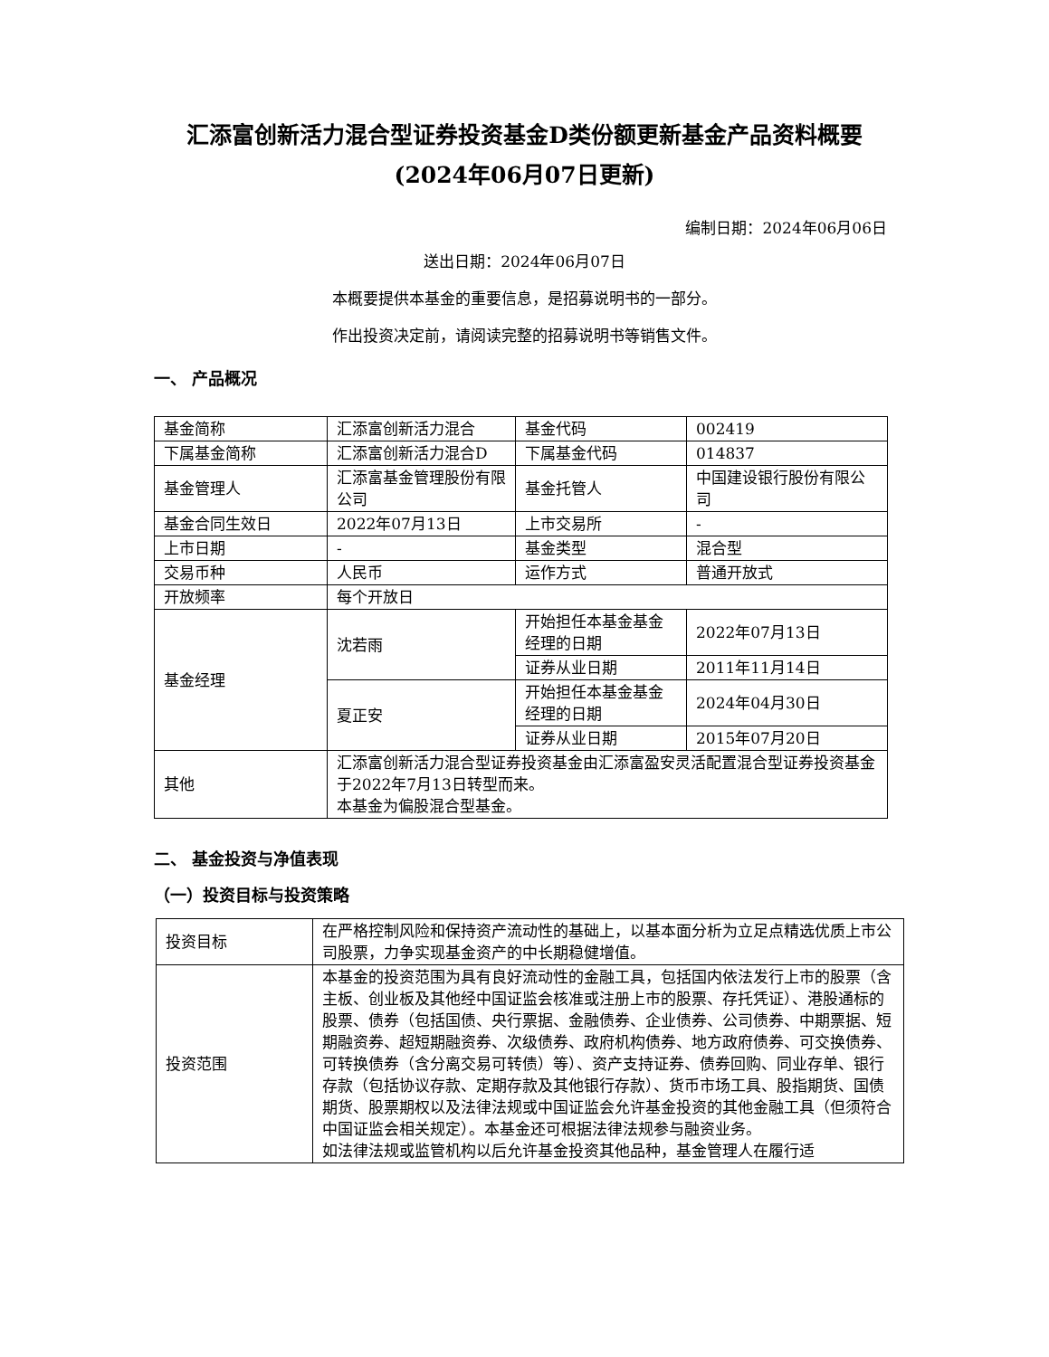汇添富创新活力混合型证券投资基金D类份额更新基金产品资料概要
(2024年06月07日更新)
编制日期：2024年06月06日
送出日期：2024年06月07日
本概要提供本基金的重要信息，是招募说明书的一部分。
作出投资决定前，请阅读完整的招募说明书等销售文件。
一、 产品概况
| 基金简称 | 汇添富创新活力混合 | 基金代码 | 002419 |
| 下属基金简称 | 汇添富创新活力混合D | 下属基金代码 | 014837 |
| 基金管理人 | 汇添富基金管理股份有限公司 | 基金托管人 | 中国建设银行股份有限公司 |
| 基金合同生效日 | 2022年07月13日 | 上市交易所 | - |
| 上市日期 | - | 基金类型 | 混合型 |
| 交易币种 | 人民币 | 运作方式 | 普通开放式 |
| 开放频率 | 每个开放日 | | |
| 基金经理 | 沈若雨 | 开始担任本基金基金经理的日期 | 2022年07月13日 |
| | | 证券从业日期 | 2011年11月14日 |
| | 夏正安 | 开始担任本基金基金经理的日期 | 2024年04月30日 |
| | | 证券从业日期 | 2015年07月20日 |
| 其他 | 汇添富创新活力混合型证券投资基金由汇添富盈安灵活配置混合型证券投资基金于2022年7月13日转型而来。 本基金为偏股混合型基金。 | | |
二、 基金投资与净值表现
（一）投资目标与投资策略
| 投资目标 | 在严格控制风险和保持资产流动性的基础上，以基本面分析为立足点精选优质上市公司股票，力争实现基金资产的中长期稳健增值。 |
| 投资范围 | 本基金的投资范围为具有良好流动性的金融工具，包括国内依法发行上市的股票（含主板、创业板及其他经中国证监会核准或注册上市的股票、存托凭证）、港股通标的股票、债券（包括国债、央行票据、金融债券、企业债券、公司债券、中期票据、短期融资券、超短期融资券、次级债券、政府机构债券、地方政府债券、可交换债券、可转换债券（含分离交易可转债）等）、资产支持证券、债券回购、同业存单、银行存款（包括协议存款、定期存款及其他银行存款）、货币市场工具、股指期货、国债期货、股票期权以及法律法规或中国证监会允许基金投资的其他金融工具（但须符合中国证监会相关规定）。本基金还可根据法律法规参与融资业务。 如法律法规或监管机构以后允许基金投资其他品种，基金管理人在履行适 |